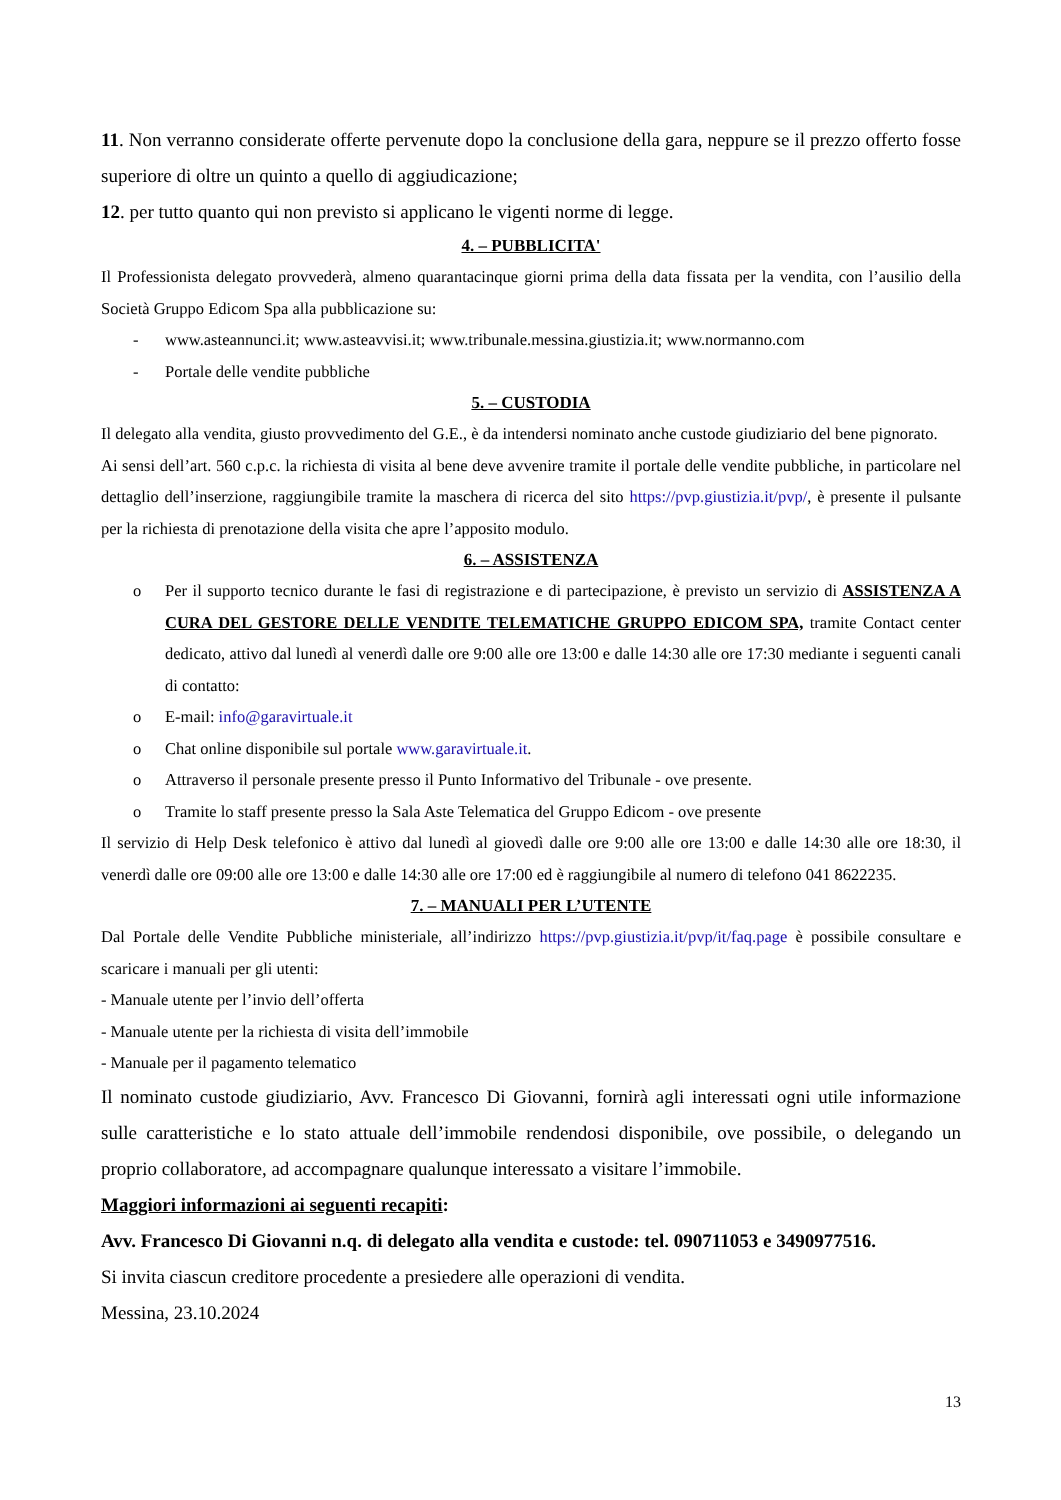11. Non verranno considerate offerte pervenute dopo la conclusione della gara, neppure se il prezzo offerto fosse superiore di oltre un quinto a quello di aggiudicazione;
12. per tutto quanto qui non previsto si applicano le vigenti norme di legge.
4. – PUBBLICITA'
Il Professionista delegato provvederà, almeno quarantacinque giorni prima della data fissata per la vendita, con l’ausilio della Società Gruppo Edicom Spa alla pubblicazione su:
- www.asteannunci.it; www.asteavvisi.it; www.tribunale.messina.giustizia.it; www.normanno.com
- Portale delle vendite pubbliche
5. – CUSTODIA
Il delegato alla vendita, giusto provvedimento del G.E., è da intendersi nominato anche custode giudiziario del bene pignorato.
Ai sensi dell’art. 560 c.p.c. la richiesta di visita al bene deve avvenire tramite il portale delle vendite pubbliche, in particolare nel dettaglio dell’inserzione, raggiungibile tramite la maschera di ricerca del sito https://pvp.giustizia.it/pvp/, è presente il pulsante per la richiesta di prenotazione della visita che apre l’apposito modulo.
6. – ASSISTENZA
o Per il supporto tecnico durante le fasi di registrazione e di partecipazione, è previsto un servizio di ASSISTENZA A CURA DEL GESTORE DELLE VENDITE TELEMATICHE GRUPPO EDICOM SPA, tramite Contact center dedicato, attivo dal lunedì al venerdì dalle ore 9:00 alle ore 13:00 e dalle 14:30 alle ore 17:30 mediante i seguenti canali di contatto:
o E-mail: info@garavirtuale.it
o Chat online disponibile sul portale www.garavirtuale.it.
o Attraverso il personale presente presso il Punto Informativo del Tribunale - ove presente.
o Tramite lo staff presente presso la Sala Aste Telematica del Gruppo Edicom - ove presente
Il servizio di Help Desk telefonico è attivo dal lunedì al giovedì dalle ore 9:00 alle ore 13:00 e dalle 14:30 alle ore 18:30, il venerdì dalle ore 09:00 alle ore 13:00 e dalle 14:30 alle ore 17:00 ed è raggiungibile al numero di telefono 041 8622235.
7. – MANUALI PER L’UTENTE
Dal Portale delle Vendite Pubbliche ministeriale, all’indirizzo https://pvp.giustizia.it/pvp/it/faq.page è possibile consultare e scaricare i manuali per gli utenti:
- Manuale utente per l’invio dell’offerta
- Manuale utente per la richiesta di visita dell’immobile
- Manuale per il pagamento telematico
Il nominato custode giudiziario, Avv. Francesco Di Giovanni, fornirà agli interessati ogni utile informazione sulle caratteristiche e lo stato attuale dell’immobile rendendosi disponibile, ove possibile, o delegando un proprio collaboratore, ad accompagnare qualunque interessato a visitare l’immobile.
Maggiori informazioni ai seguenti recapiti:
Avv. Francesco Di Giovanni n.q. di delegato alla vendita e custode: tel. 090711053 e 3490977516.
Si invita ciascun creditore procedente a presiedere alle operazioni di vendita.
Messina, 23.10.2024
13